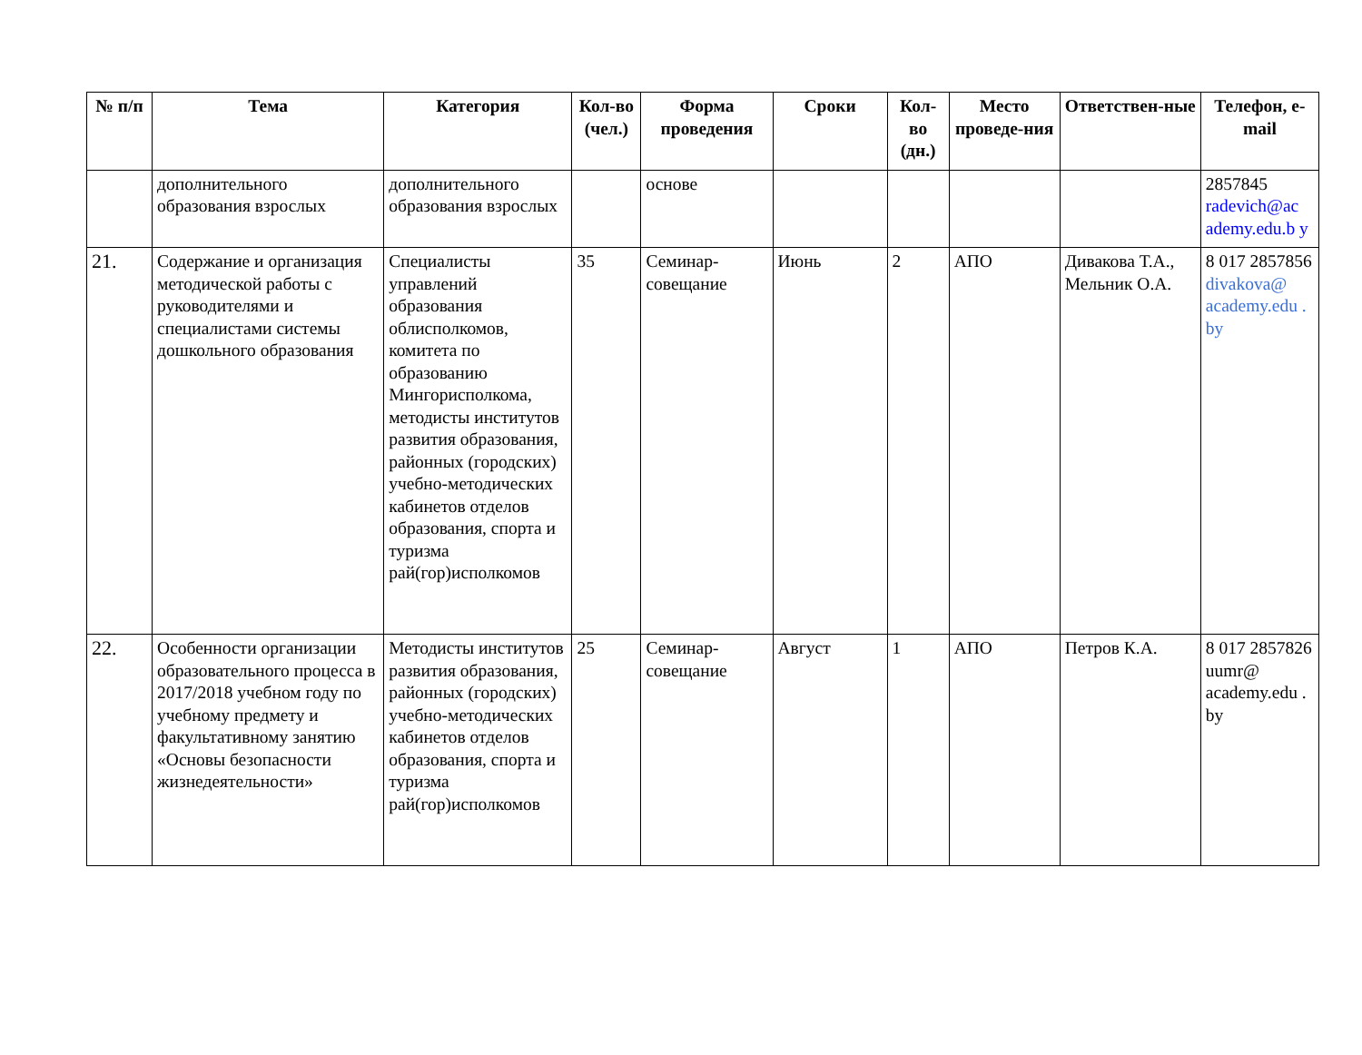| № п/п | Тема | Категория | Кол-во (чел.) | Форма проведения | Сроки | Кол-во (дн.) | Место проведе-ния | Ответствен-ные | Телефон, e-mail |
| --- | --- | --- | --- | --- | --- | --- | --- | --- | --- |
| | дополнительного образования взрослых | дополнительного образования взрослых | | основе | | | | | 2857845 radevich@ac ademy.edu.b y |
| 21. | Содержание и организация методической работы с руководителями и специалистами системы дошкольного образования | Специалисты управлений образования облисполкомов, комитета по образованию Мингорисполкома, методисты институтов развития образования, районных (городских) учебно-методических кабинетов отделов образования, спорта и туризма рай(гор)исполкомов | 35 | Семинар-совещание | Июнь | 2 | АПО | Дивакова Т.А., Мельник О.А. | 8 017 2857856 divakova@ academy.edu . by |
| 22. | Особенности организации образовательного процесса в 2017/2018 учебном году по учебному предмету и факультативному занятию «Основы безопасности жизнедеятельности» | Методисты институтов развития образования, районных (городских) учебно-методических кабинетов отделов образования, спорта и туризма рай(гор)исполкомов | 25 | Семинар-совещание | Август | 1 | АПО | Петров К.А. | 8 017 2857826 uumr@ academy.edu . by |